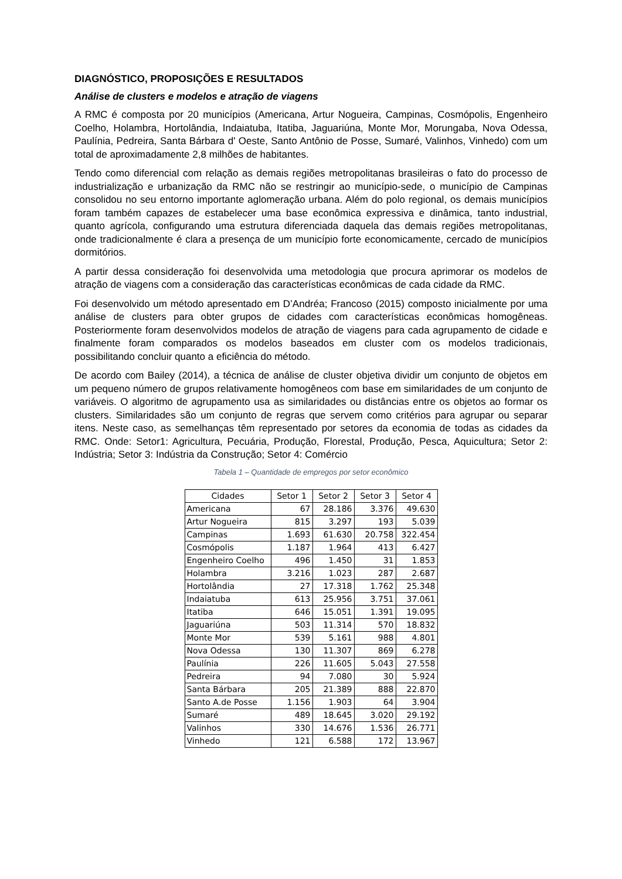DIAGNÓSTICO, PROPOSIÇÕES E RESULTADOS
Análise de clusters e modelos e atração de viagens
A RMC é composta por 20 municípios (Americana, Artur Nogueira, Campinas, Cosmópolis, Engenheiro Coelho, Holambra, Hortolândia, Indaiatuba, Itatiba, Jaguariúna, Monte Mor, Morungaba, Nova Odessa, Paulínia, Pedreira, Santa Bárbara d' Oeste, Santo Antônio de Posse, Sumaré, Valinhos, Vinhedo) com um total de aproximadamente 2,8 milhões de habitantes.
Tendo como diferencial com relação as demais regiões metropolitanas brasileiras o fato do processo de industrialização e urbanização da RMC não se restringir ao município-sede, o município de Campinas consolidou no seu entorno importante aglomeração urbana. Além do polo regional, os demais municípios foram também capazes de estabelecer uma base econômica expressiva e dinâmica, tanto industrial, quanto agrícola, configurando uma estrutura diferenciada daquela das demais regiões metropolitanas, onde tradicionalmente é clara a presença de um município forte economicamente, cercado de municípios dormitórios.
A partir dessa consideração foi desenvolvida uma metodologia que procura aprimorar os modelos de atração de viagens com a consideração das características econômicas de cada cidade da RMC.
Foi desenvolvido um método apresentado em D’Andréa; Francoso (2015) composto inicialmente por uma análise de clusters para obter grupos de cidades com características econômicas homogêneas. Posteriormente foram desenvolvidos modelos de atração de viagens para cada agrupamento de cidade e finalmente foram comparados os modelos baseados em cluster com os modelos tradicionais, possibilitando concluir quanto a eficiência do método.
De acordo com Bailey (2014), a técnica de análise de cluster objetiva dividir um conjunto de objetos em um pequeno número de grupos relativamente homogêneos com base em similaridades de um conjunto de variáveis. O algoritmo de agrupamento usa as similaridades ou distâncias entre os objetos ao formar os clusters. Similaridades são um conjunto de regras que servem como critérios para agrupar ou separar itens. Neste caso, as semelhanças têm representado por setores da economia de todas as cidades da RMC. Onde: Setor1: Agricultura, Pecuária, Produção, Florestal, Produção, Pesca, Aquicultura; Setor 2: Indústria; Setor 3: Indústria da Construção; Setor 4: Comércio
Tabela 1 – Quantidade de empregos por setor econômico
| Cidades | Setor 1 | Setor 2 | Setor 3 | Setor 4 |
| --- | --- | --- | --- | --- |
| Americana | 67 | 28.186 | 3.376 | 49.630 |
| Artur Nogueira | 815 | 3.297 | 193 | 5.039 |
| Campinas | 1.693 | 61.630 | 20.758 | 322.454 |
| Cosmópolis | 1.187 | 1.964 | 413 | 6.427 |
| Engenheiro Coelho | 496 | 1.450 | 31 | 1.853 |
| Holambra | 3.216 | 1.023 | 287 | 2.687 |
| Hortolândia | 27 | 17.318 | 1.762 | 25.348 |
| Indaiatuba | 613 | 25.956 | 3.751 | 37.061 |
| Itatiba | 646 | 15.051 | 1.391 | 19.095 |
| Jaguariúna | 503 | 11.314 | 570 | 18.832 |
| Monte Mor | 539 | 5.161 | 988 | 4.801 |
| Nova Odessa | 130 | 11.307 | 869 | 6.278 |
| Paulínia | 226 | 11.605 | 5.043 | 27.558 |
| Pedreira | 94 | 7.080 | 30 | 5.924 |
| Santa Bárbara | 205 | 21.389 | 888 | 22.870 |
| Santo A.de Posse | 1.156 | 1.903 | 64 | 3.904 |
| Sumaré | 489 | 18.645 | 3.020 | 29.192 |
| Valinhos | 330 | 14.676 | 1.536 | 26.771 |
| Vinhedo | 121 | 6.588 | 172 | 13.967 |